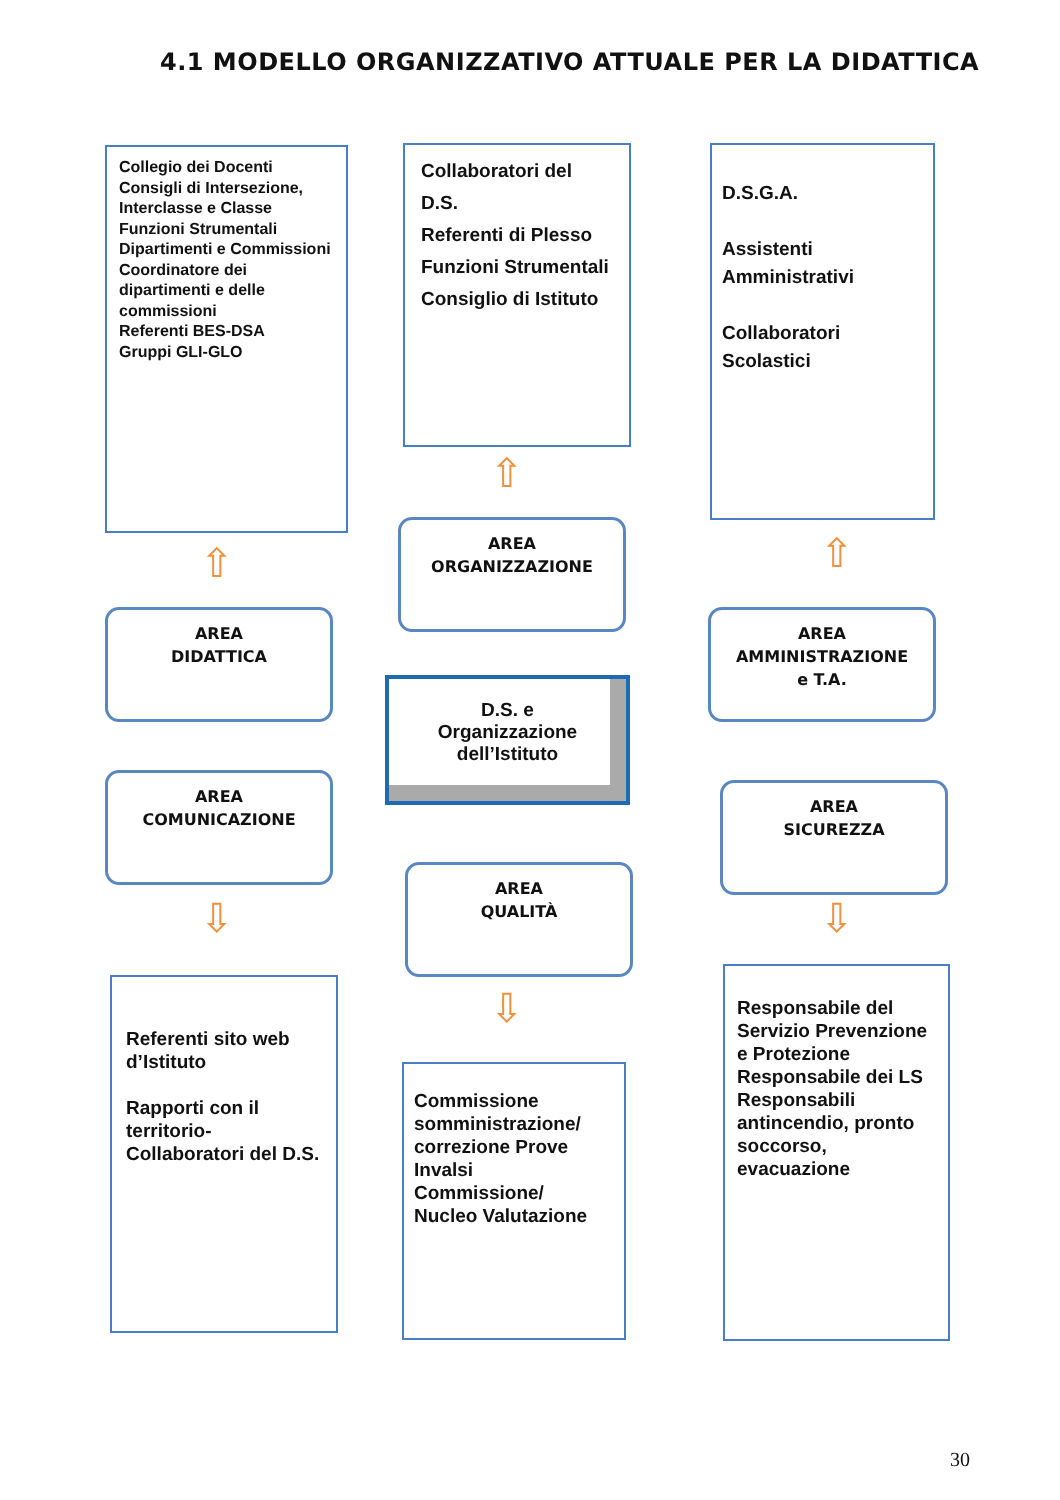4.1 MODELLO ORGANIZZATIVO ATTUALE PER LA DIDATTICA
Collegio dei Docenti
Consigli di Intersezione, Interclasse e Classe
Funzioni Strumentali
Dipartimenti e Commissioni
Coordinatore dei dipartimenti e delle commissioni
Referenti BES-DSA
Gruppi GLI-GLO
Collaboratori del
D.S.
Referenti di Plesso
Funzioni Strumentali
Consiglio di Istituto
D.S.G.A.
Assistenti Amministrativi
Collaboratori Scolastici
AREA
ORGANIZZAZIONE
AREA
DIDATTICA
AREA
AMMINISTRAZIONE
e T.A.
D.S. e
Organizzazione
dell’Istituto
AREA
COMUNICAZIONE
AREA
SICUREZZA
AREA
QUALITÀ
⇧
⇧ ⇧
⇩
⇩
⇩
Referenti sito web d’Istituto
Rapporti con il territorio-Collaboratori del D.S.
Commissione somministrazione/ correzione Prove Invalsi
Commissione/
Nucleo Valutazione
Responsabile del Servizio Prevenzione e Protezione
Responsabile dei LS
Responsabili antincendio, pronto soccorso, evacuazione
30